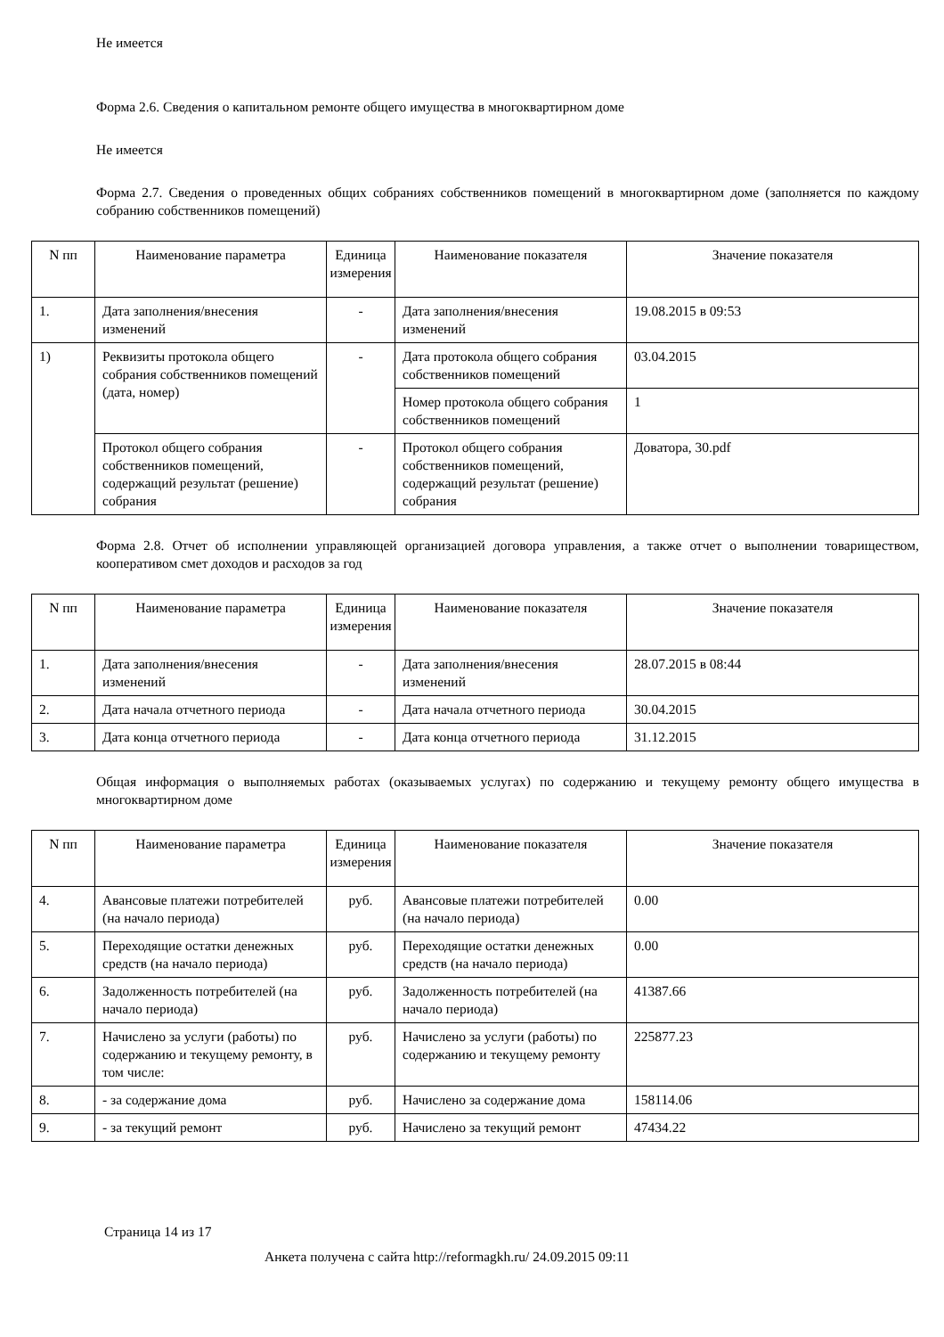Не имеется
Форма 2.6. Сведения о капитальном ремонте общего имущества в многоквартирном доме
Не имеется
Форма 2.7. Сведения о проведенных общих собраниях собственников помещений в многоквартирном доме (заполняется по каждому собранию собственников помещений)
| N пп | Наименование параметра | Единица измерения | Наименование показателя | Значение показателя |
| --- | --- | --- | --- | --- |
| 1. | Дата заполнения/внесения изменений | - | Дата заполнения/внесения изменений | 19.08.2015 в 09:53 |
| 1) | Реквизиты протокола общего собрания собственников помещений (дата, номер) | - | Дата протокола общего собрания собственников помещений | 03.04.2015 |
| | | | Номер протокола общего собрания собственников помещений | 1 |
| | Протокол общего собрания собственников помещений, содержащий результат (решение) собрания | - | Протокол общего собрания собственников помещений, содержащий результат (решение) собрания | Доватора, 30.pdf |
Форма 2.8. Отчет об исполнении управляющей организацией договора управления, а также отчет о выполнении товариществом, кооперативом смет доходов и расходов за год
| N пп | Наименование параметра | Единица измерения | Наименование показателя | Значение показателя |
| --- | --- | --- | --- | --- |
| 1. | Дата заполнения/внесения изменений | - | Дата заполнения/внесения изменений | 28.07.2015 в 08:44 |
| 2. | Дата начала отчетного периода | - | Дата начала отчетного периода | 30.04.2015 |
| 3. | Дата конца отчетного периода | - | Дата конца отчетного периода | 31.12.2015 |
Общая информация о выполняемых работах (оказываемых услугах) по содержанию и текущему ремонту общего имущества в многоквартирном доме
| N пп | Наименование параметра | Единица измерения | Наименование показателя | Значение показателя |
| --- | --- | --- | --- | --- |
| 4. | Авансовые платежи потребителей (на начало периода) | руб. | Авансовые платежи потребителей (на начало периода) | 0.00 |
| 5. | Переходящие остатки денежных средств (на начало периода) | руб. | Переходящие остатки денежных средств (на начало периода) | 0.00 |
| 6. | Задолженность потребителей (на начало периода) | руб. | Задолженность потребителей (на начало периода) | 41387.66 |
| 7. | Начислено за услуги (работы) по содержанию и текущему ремонту, в том числе: | руб. | Начислено за услуги (работы) по содержанию и текущему ремонту | 225877.23 |
| 8. | - за содержание дома | руб. | Начислено за содержание дома | 158114.06 |
| 9. | - за текущий ремонт | руб. | Начислено за текущий ремонт | 47434.22 |
Страница 14 из 17
Анкета получена с сайта http://reformagkh.ru/ 24.09.2015 09:11